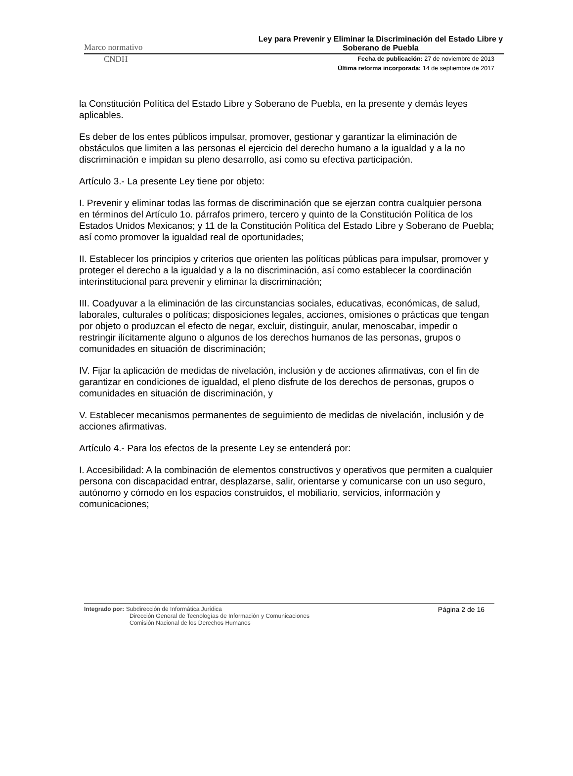Marco normativo Ley para Prevenir y Eliminar la Discriminación del Estado Libre y Soberano de Puebla
CNDH
Fecha de publicación: 27 de noviembre de 2013
Última reforma incorporada: 14 de septiembre de 2017
la Constitución Política del Estado Libre y Soberano de Puebla, en la presente y demás leyes aplicables.
Es deber de los entes públicos impulsar, promover, gestionar y garantizar la eliminación de obstáculos que limiten a las personas el ejercicio del derecho humano a la igualdad y a la no discriminación e impidan su pleno desarrollo, así como su efectiva participación.
Artículo 3.- La presente Ley tiene por objeto:
I. Prevenir y eliminar todas las formas de discriminación que se ejerzan contra cualquier persona en términos del Artículo 1o. párrafos primero, tercero y quinto de la Constitución Política de los Estados Unidos Mexicanos; y 11 de la Constitución Política del Estado Libre y Soberano de Puebla; así como promover la igualdad real de oportunidades;
II. Establecer los principios y criterios que orienten las políticas públicas para impulsar, promover y proteger el derecho a la igualdad y a la no discriminación, así como establecer la coordinación interinstitucional para prevenir y eliminar la discriminación;
III. Coadyuvar a la eliminación de las circunstancias sociales, educativas, económicas, de salud, laborales, culturales o políticas; disposiciones legales, acciones, omisiones o prácticas que tengan por objeto o produzcan el efecto de negar, excluir, distinguir, anular, menoscabar, impedir o restringir ilícitamente alguno o algunos de los derechos humanos de las personas, grupos o comunidades en situación de discriminación;
IV. Fijar la aplicación de medidas de nivelación, inclusión y de acciones afirmativas, con el fin de garantizar en condiciones de igualdad, el pleno disfrute de los derechos de personas, grupos o comunidades en situación de discriminación, y
V. Establecer mecanismos permanentes de seguimiento de medidas de nivelación, inclusión y de acciones afirmativas.
Artículo 4.- Para los efectos de la presente Ley se entenderá por:
I. Accesibilidad: A la combinación de elementos constructivos y operativos que permiten a cualquier persona con discapacidad entrar, desplazarse, salir, orientarse y comunicarse con un uso seguro, autónomo y cómodo en los espacios construidos, el mobiliario, servicios, información y comunicaciones;
Integrado por: Subdirección de Informática Jurídica
Dirección General de Tecnologías de Información y Comunicaciones
Comisión Nacional de los Derechos Humanos
Página 2 de 16